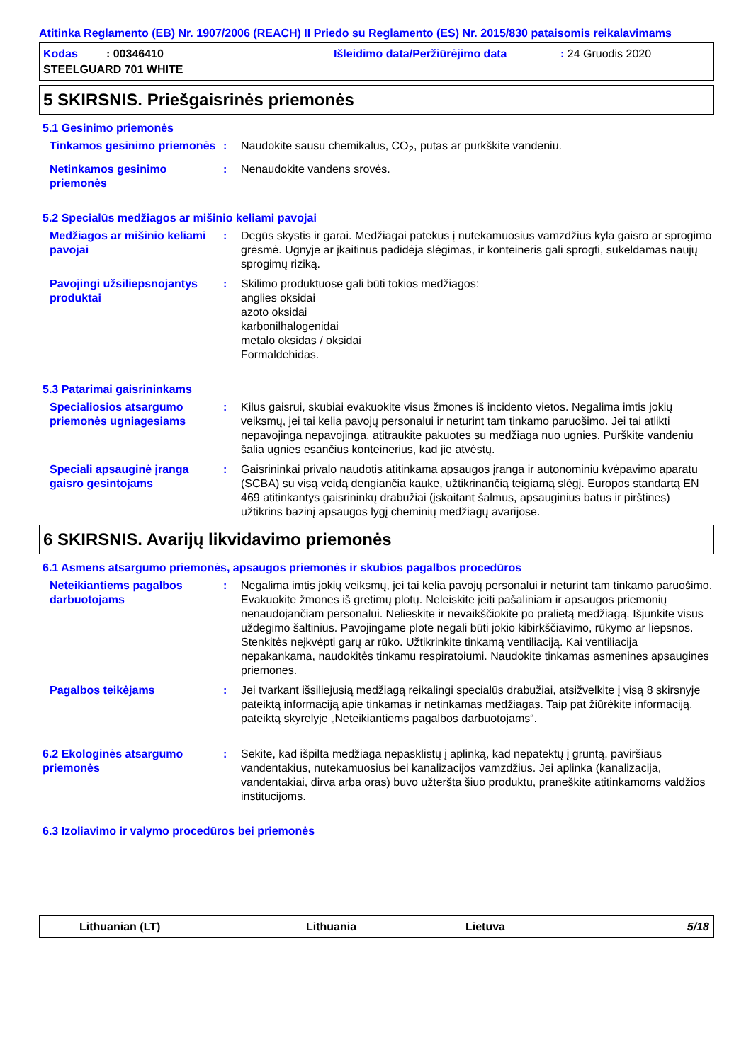Atitinka Reglamento (EB) Nr. 1907/2006 (REACH) II Priedo su Reglamento (ES) Nr. 2015/830 pataisomis reikalavimams
Kodas : 00346410
Išleidimo data/Peržiūrėjimo data
: 24 Gruodis 2020
STEELGUARD 701 WHITE
5 SKIRSNIS. Priešgaisrinės priemonės
5.1 Gesinimo priemonės
Tinkamos gesinimo priemonės
: Naudokite sausu chemikalus, CO<sub>2</sub>, putas ar purkškite vandeniu.
Netinkamos gesinimo priemonės
: Nenaudokite vandens srovės.
5.2 Specialūs medžiagos ar mišinio keliami pavojai
Medžiagos ar mišinio keliami pavojai
: Degūs skystis ir garai. Medžiagai patekus į nutekamuosius vamzdžius kyla gaisro ar sprogimo grėsmė. Ugnyje ar įkaitinus padidėja slėgimas, ir konteineris gali sprogti, sukeldamas naujų sprogimų riziką.
Pavojingi užsiliepsnojantys produktai
: Skilimo produktuose gali būti tokios medžiagos:
anglies oksidai
azoto oksidai
karbonilhalogenidai
metalo oksidas / oksidai
Formaldehidas.
5.3 Patarimai gaisrininkams
Specialiosios atsargumo priemonės ugniagesiams
: Kilus gaisrui, skubiai evakuokite visus žmones iš incidento vietos. Negalima imtis jokių veiksmų, jei tai kelia pavojų personalui ir neturint tam tinkamo paruošimo. Jei tai atlikti nepavojinga nepavojinga, atitraukite pakuotes su medžiaga nuo ugnies. Purškite vandeniu šalia ugnies esančius konteinerius, kad jie atvėstų.
Speciali apsauginė įranga gaisro gesintojams
: Gaisrininkai privalo naudotis atitinkama apsaugos įranga ir autonominiu kvėpavimo aparatu (SCBA) su visą veidą dengiančia kauke, užtikrinančią teigiamą slėgį. Europos standartą EN 469 atitinkantys gaisrininkų drabužiai (įskaitant šalmus, apsauginius batus ir pirštines) užtikrins bazinį apsaugos lygį cheminių medžiagų avarijose.
6 SKIRSNIS. Avarijų likvidavimo priemonės
6.1 Asmens atsargumo priemonės, apsaugos priemonės ir skubios pagalbos procedūros
Neteikiantiems pagalbos darbuotojams
: Negalima imtis jokių veiksmų, jei tai kelia pavojų personalui ir neturint tam tinkamo paruošimo. Evakuokite žmones iš gretimų plotų. Neleiskite įeiti pašaliniam ir apsaugos priemonių nenaudojančiam personalui. Nelieskite ir nevaikščiokite po pralietą medžiagą. Išjunkite visus uždegimo šaltinius. Pavojingame plote negali būti jokio kibirkščiavimo, rūkymo ar liepsnos. Stenkitės neįkvėpti garų ar rūko. Užtikrinkite tinkamą ventiliaciją. Kai ventiliacija nepakankama, naudokitės tinkamu respiratoiumi. Naudokite tinkamas asmenines apsaugines priemones.
Pagalbos teikėjams : Jei tvarkant išsiliejusią medžiagą reikalingi specialūs drabužiai, atsižvelkite į visą 8 skirsnyje pateiktą informaciją apie tinkamas ir netinkamas medžiagas. Taip pat žiūrėkite informaciją, pateiktą skyrelyje „Neteikiantiems pagalbos darbuotojams“.
6.2 Ekologinės atsargumo priemonės
: Sekite, kad išpilta medžiaga nepasklistų į aplinką, kad nepatektų į gruntą, paviršiaus vandentakius, nutekamuosius bei kanalizacijos vamzdžius. Jei aplinka (kanalizacija, vandentakiai, dirva arba oras) buvo užteršta šiuo produktu, praneškite atitinkamoms valdžios institucijoms.
6.3 Izoliavimo ir valymo procedūros bei priemonės
Lithuanian (LT) Lithuania Lietuva 5/18